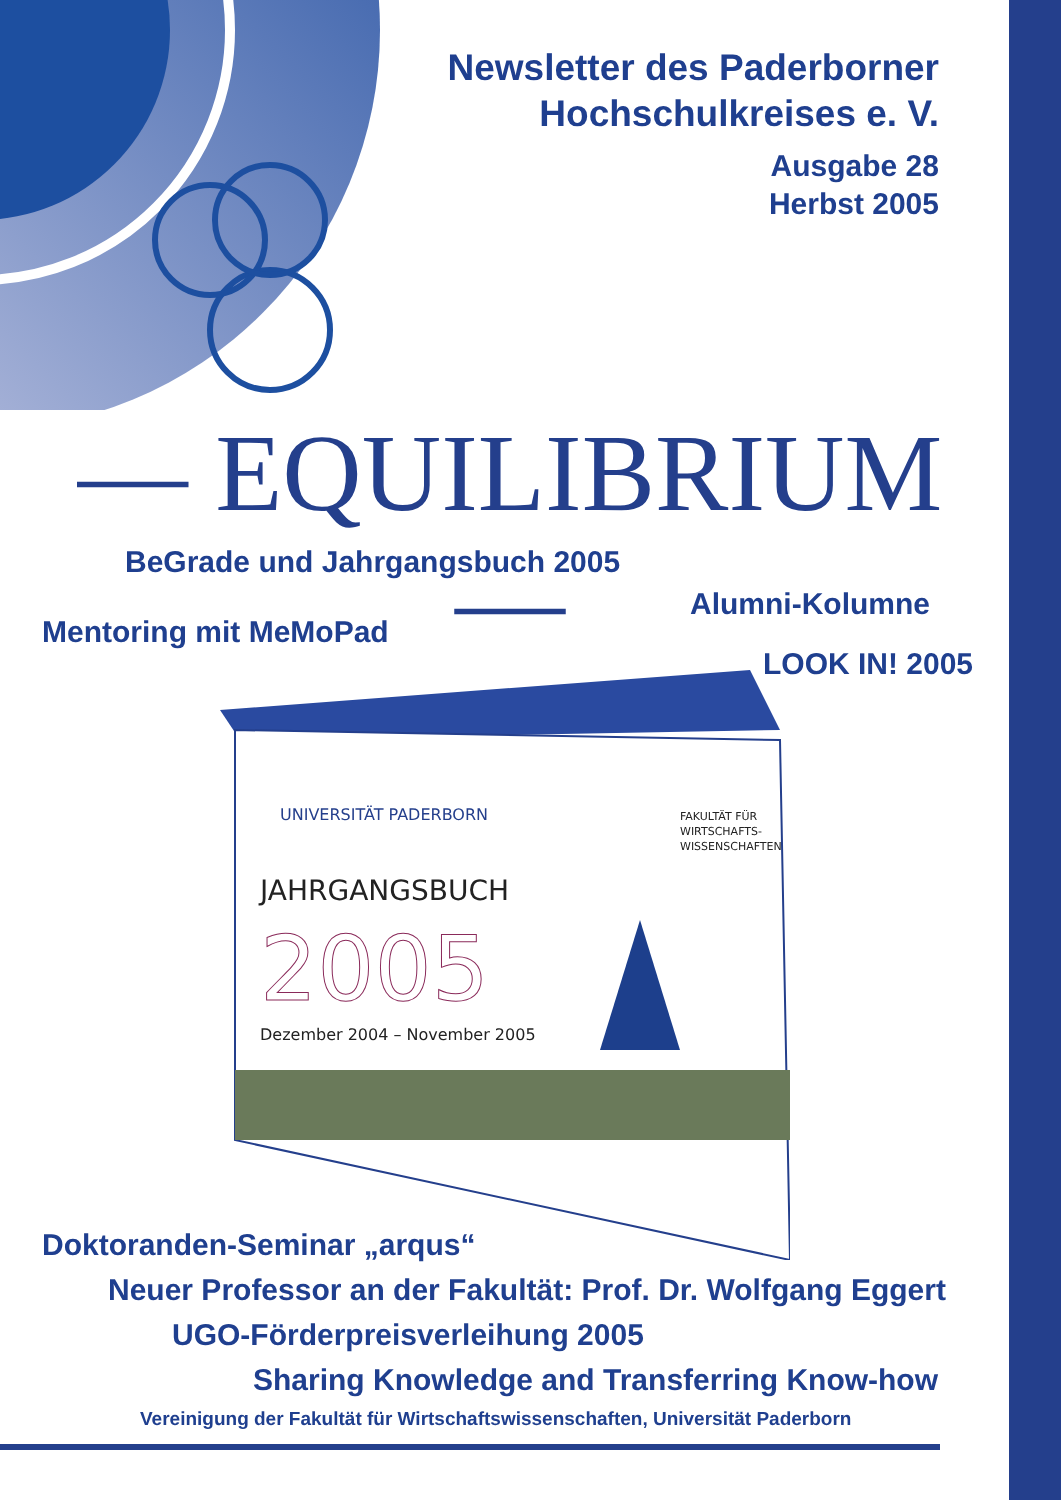Newsletter des Paderborner
Hochschulkreises e. V.
Ausgabe 28
Herbst 2005
— EQUILIBRIUM —
BeGrade und Jahrgangsbuch 2005
Alumni-Kolumne
Mentoring mit MeMoPad
LOOK IN! 2005
JAHRGANGSBUCH
2005
Dezember 2004 – November 2005
UNIVERSITÄT PADERBORN
FAKULTÄT FÜR
WIRTSCHAFTS-
WISSENSCHAFTEN
Doktoranden-Seminar „arqus“
Neuer Professor an der Fakultät: Prof. Dr. Wolfgang Eggert
UGO-Förderpreisverleihung 2005
Sharing Knowledge and Transferring Know-how
Vereinigung der Fakultät für Wirtschaftswissenschaften, Universität Paderborn